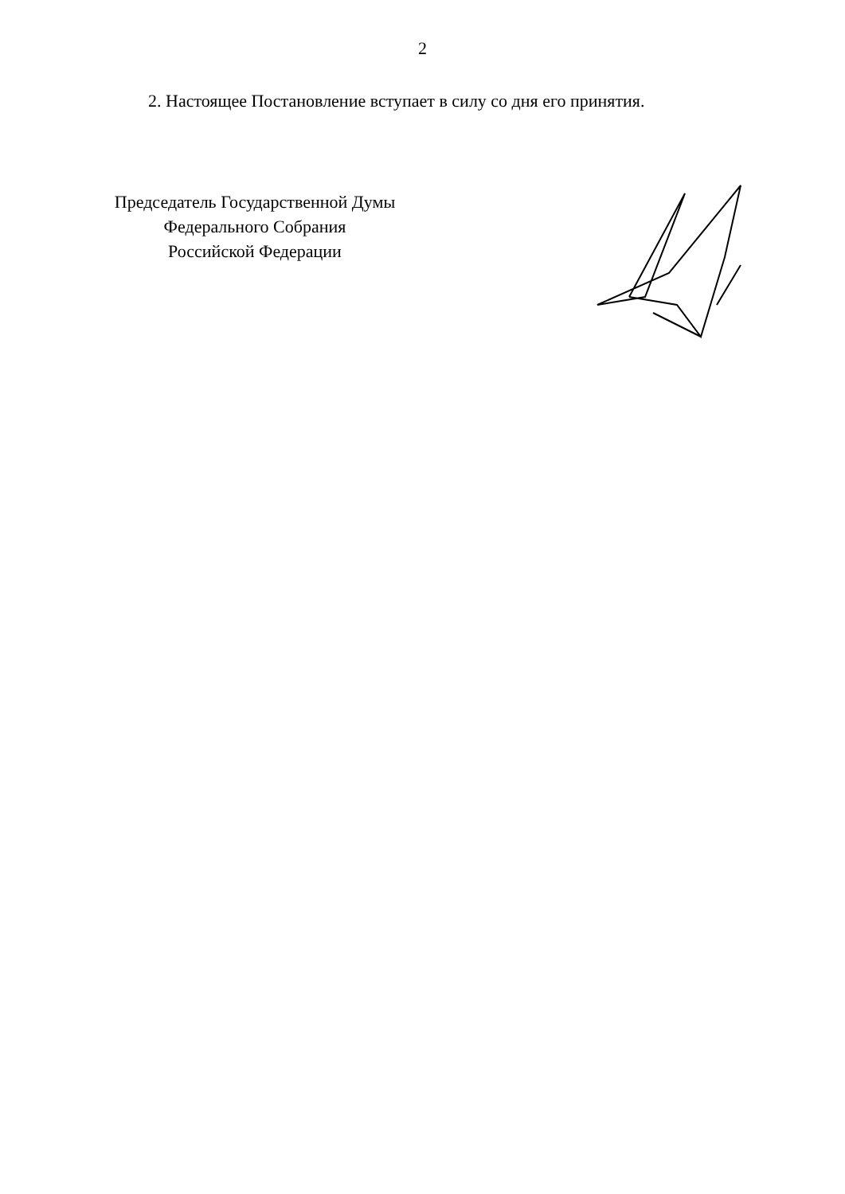2
2. Настоящее Постановление вступает в силу со дня его принятия.
Председатель Государственной Думы
Федерального Собрания
Российской Федерации